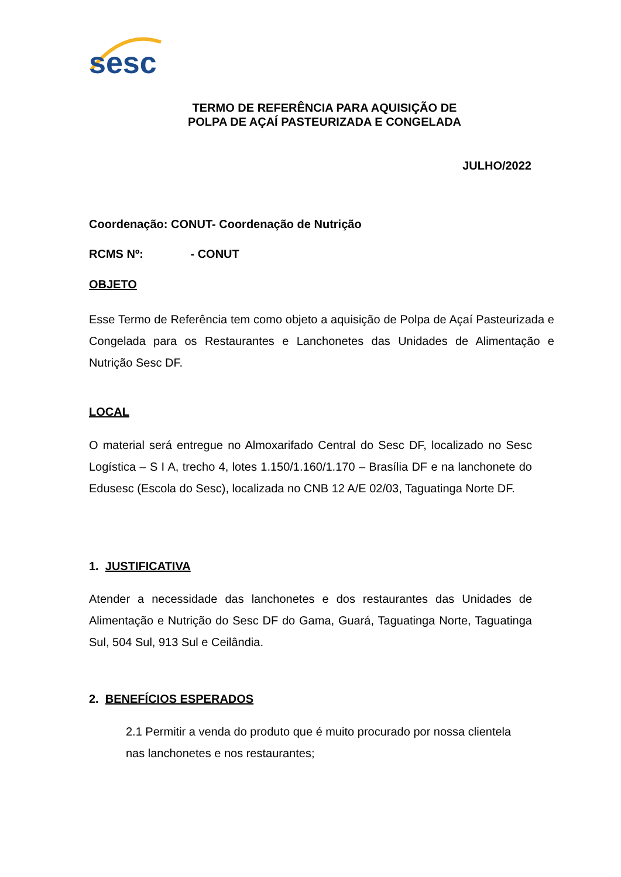sesc
TERMO DE REFERÊNCIA PARA AQUISIÇÃO DE
POLPA DE AÇAÍ PASTEURIZADA E CONGELADA
JULHO/2022
Coordenação: CONUT- Coordenação de Nutrição
RCMS Nº: - CONUT
OBJETO
Esse Termo de Referência tem como objeto a aquisição de Polpa de Açaí Pasteurizada e Congelada para os Restaurantes e Lanchonetes das Unidades de Alimentação e Nutrição Sesc DF.
LOCAL
O material será entregue no Almoxarifado Central do Sesc DF, localizado no Sesc Logística – S I A, trecho 4, lotes 1.150/1.160/1.170 – Brasília DF e na lanchonete do Edusesc (Escola do Sesc), localizada no CNB 12 A/E 02/03, Taguatinga Norte DF.
1. JUSTIFICATIVA
Atender a necessidade das lanchonetes e dos restaurantes das Unidades de Alimentação e Nutrição do Sesc DF do Gama, Guará, Taguatinga Norte, Taguatinga Sul, 504 Sul, 913 Sul e Ceilândia.
2. BENEFÍCIOS ESPERADOS
2.1 Permitir a venda do produto que é muito procurado por nossa clientela nas lanchonetes e nos restaurantes;